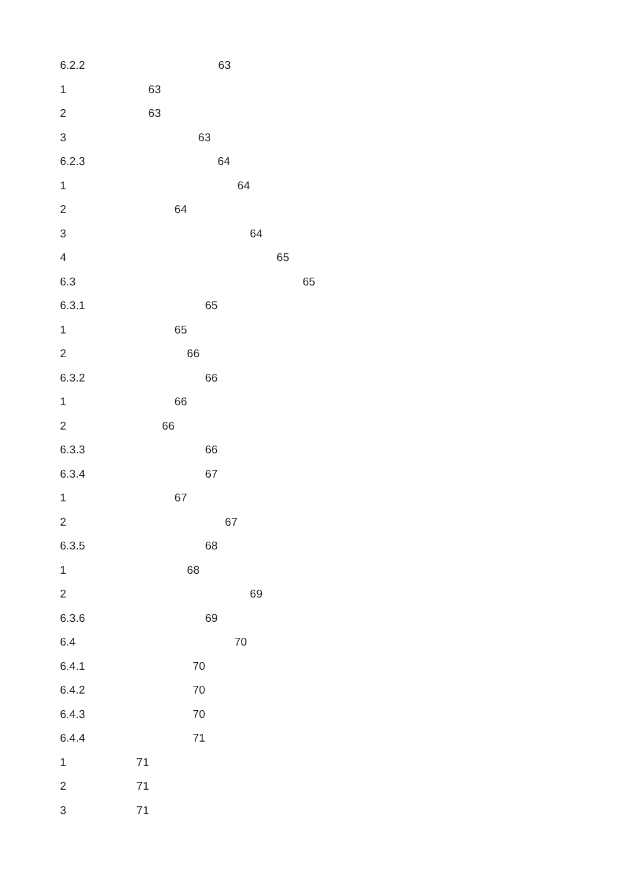6.2.2 63
1 63
2 63
3 63
6.2.3 64
1 64
2 64
3 64
4 65
6.3 65
6.3.1 65
1 65
2 66
6.3.2 66
1 66
2 66
6.3.3 66
6.3.4 67
1 67
2 67
6.3.5 68
1 68
2 69
6.3.6 69
6.4 70
6.4.1 70
6.4.2 70
6.4.3 70
6.4.4 71
1 71
2 71
3 71